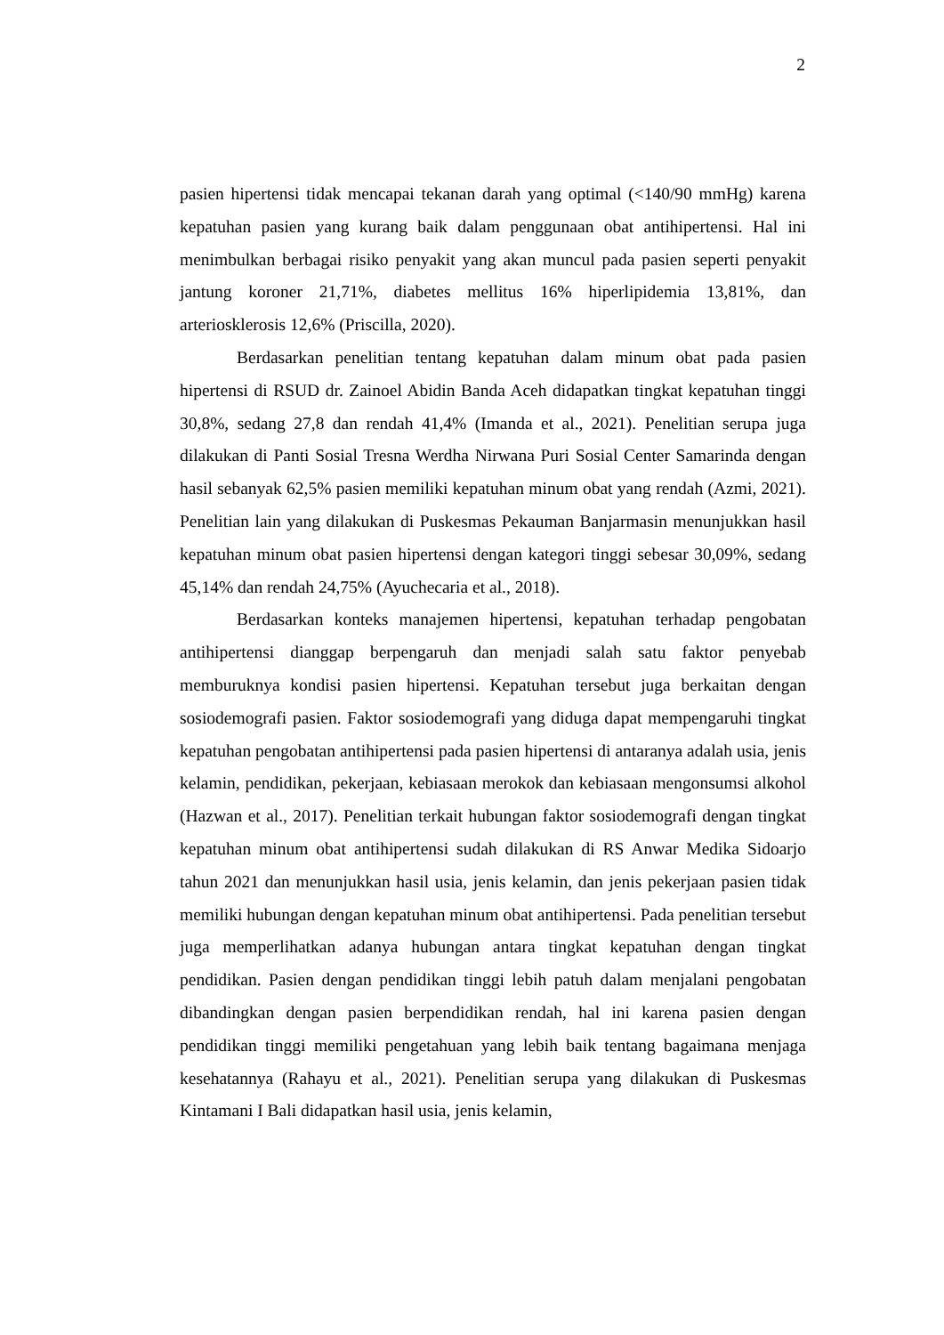2
pasien hipertensi tidak mencapai tekanan darah yang optimal (<140/90 mmHg) karena kepatuhan pasien yang kurang baik dalam penggunaan obat antihipertensi. Hal ini menimbulkan berbagai risiko penyakit yang akan muncul pada pasien seperti penyakit jantung koroner 21,71%, diabetes mellitus 16% hiperlipidemia 13,81%, dan arteriosklerosis 12,6% (Priscilla, 2020).
Berdasarkan penelitian tentang kepatuhan dalam minum obat pada pasien hipertensi di RSUD dr. Zainoel Abidin Banda Aceh didapatkan tingkat kepatuhan tinggi 30,8%, sedang 27,8 dan rendah 41,4% (Imanda et al., 2021). Penelitian serupa juga dilakukan di Panti Sosial Tresna Werdha Nirwana Puri Sosial Center Samarinda dengan hasil sebanyak 62,5% pasien memiliki kepatuhan minum obat yang rendah (Azmi, 2021). Penelitian lain yang dilakukan di Puskesmas Pekauman Banjarmasin menunjukkan hasil kepatuhan minum obat pasien hipertensi dengan kategori tinggi sebesar 30,09%, sedang 45,14% dan rendah 24,75% (Ayuchecaria et al., 2018).
Berdasarkan konteks manajemen hipertensi, kepatuhan terhadap pengobatan antihipertensi dianggap berpengaruh dan menjadi salah satu faktor penyebab memburuknya kondisi pasien hipertensi. Kepatuhan tersebut juga berkaitan dengan sosiodemografi pasien. Faktor sosiodemografi yang diduga dapat mempengaruhi tingkat kepatuhan pengobatan antihipertensi pada pasien hipertensi di antaranya adalah usia, jenis kelamin, pendidikan, pekerjaan, kebiasaan merokok dan kebiasaan mengonsumsi alkohol (Hazwan et al., 2017). Penelitian terkait hubungan faktor sosiodemografi dengan tingkat kepatuhan minum obat antihipertensi sudah dilakukan di RS Anwar Medika Sidoarjo tahun 2021 dan menunjukkan hasil usia, jenis kelamin, dan jenis pekerjaan pasien tidak memiliki hubungan dengan kepatuhan minum obat antihipertensi. Pada penelitian tersebut juga memperlihatkan adanya hubungan antara tingkat kepatuhan dengan tingkat pendidikan. Pasien dengan pendidikan tinggi lebih patuh dalam menjalani pengobatan dibandingkan dengan pasien berpendidikan rendah, hal ini karena pasien dengan pendidikan tinggi memiliki pengetahuan yang lebih baik tentang bagaimana menjaga kesehatannya (Rahayu et al., 2021). Penelitian serupa yang dilakukan di Puskesmas Kintamani I Bali didapatkan hasil usia, jenis kelamin,